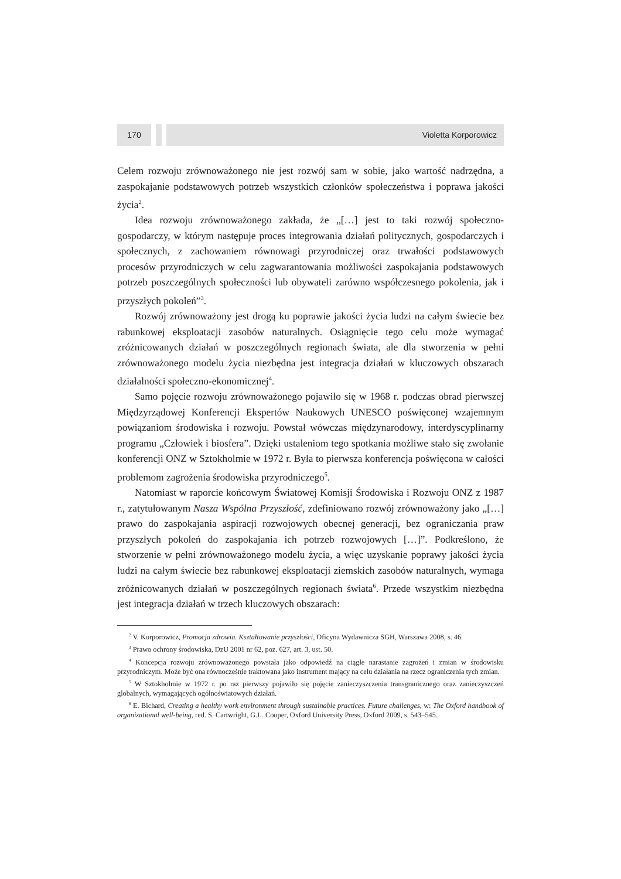170 Violetta Korporowicz
Celem rozwoju zrównoważonego nie jest rozwój sam w sobie, jako wartość nadrzędna, a zaspokajanie podstawowych potrzeb wszystkich członków społeczeństwa i poprawa jakości życia<sup>2</sup>.
Idea rozwoju zrównoważonego zakłada, że „[…] jest to taki rozwój społeczno-gospodarczy, w którym następuje proces integrowania działań politycznych, gospodarczych i społecznych, z zachowaniem równowagi przyrodniczej oraz trwałości podstawowych procesów przyrodniczych w celu zagwarantowania możliwości zaspokajania podstawowych potrzeb poszczególnych społeczności lub obywateli zarówno współczesnego pokolenia, jak i przyszłych pokoleń”<sup>3</sup>.
Rozwój zrównoważony jest drogą ku poprawie jakości życia ludzi na całym świecie bez rabunkowej eksploatacji zasobów naturalnych. Osiągnięcie tego celu może wymagać zróżnicowanych działań w poszczególnych regionach świata, ale dla stworzenia w pełni zrównoważonego modelu życia niezbędna jest integracja działań w kluczowych obszarach działalności społeczno-ekonomicznej<sup>4</sup>.
Samo pojęcie rozwoju zrównoważonego pojawiło się w 1968 r. podczas obrad pierwszej Międzyrządowej Konferencji Ekspertów Naukowych UNESCO poświęconej wzajemnym powiązaniom środowiska i rozwoju. Powstał wówczas międzynarodowy, interdyscyplinarny programu „Człowiek i biosfera”. Dzięki ustaleniom tego spotkania możliwe stało się zwołanie konferencji ONZ w Sztokholmie w 1972 r. Była to pierwsza konferencja poświęcona w całości problemom zagrożenia środowiska przyrodniczego<sup>5</sup>.
Natomiast w raporcie końcowym Światowej Komisji Środowiska i Rozwoju ONZ z 1987 r., zatytułowanym Nasza Wspólna Przyszłość, zdefiniowano rozwój zrównoważony jako „[…] prawo do zaspokajania aspiracji rozwojowych obecnej generacji, bez ograniczania praw przyszłych pokoleń do zaspokajania ich potrzeb rozwojowych […]”. Podkreślono, że stworzenie w pełni zrównoważonego modelu życia, a więc uzyskanie poprawy jakości życia ludzi na całym świecie bez rabunkowej eksploatacji ziemskich zasobów naturalnych, wymaga zróżnicowanych działań w poszczególnych regionach świata<sup>6</sup>. Przede wszystkim niezbędna jest integracja działań w trzech kluczowych obszarach:
<sup>2</sup> V. Korporowicz, Promocja zdrowia. Kształtowanie przyszłości, Oficyna Wydawnicza SGH, Warszawa 2008, s. 46.
<sup>3</sup> Prawo ochrony środowiska, DzU 2001 nr 62, poz. 627, art. 3, ust. 50.
<sup>4</sup> Koncepcja rozwoju zrównoważonego powstała jako odpowiedź na ciągłe narastanie zagrożeń i zmian w środowisku przyrodniczym. Może być ona równocześnie traktowana jako instrument mający na celu działania na rzecz ograniczenia tych zmian.
<sup>5</sup> W Sztokholmie w 1972 r. po raz pierwszy pojawiło się pojęcie zanieczyszczenia transgranicznego oraz zanieczyszczeń globalnych, wymagających ogólnoświatowych działań.
<sup>6</sup> E. Bichard, Creating a healthy work environment through sustainable practices. Future challenges, w: The Oxford handbook of organizational well-being, red. S. Cartwright, G.L. Cooper, Oxford University Press, Oxford 2009, s. 543–545.